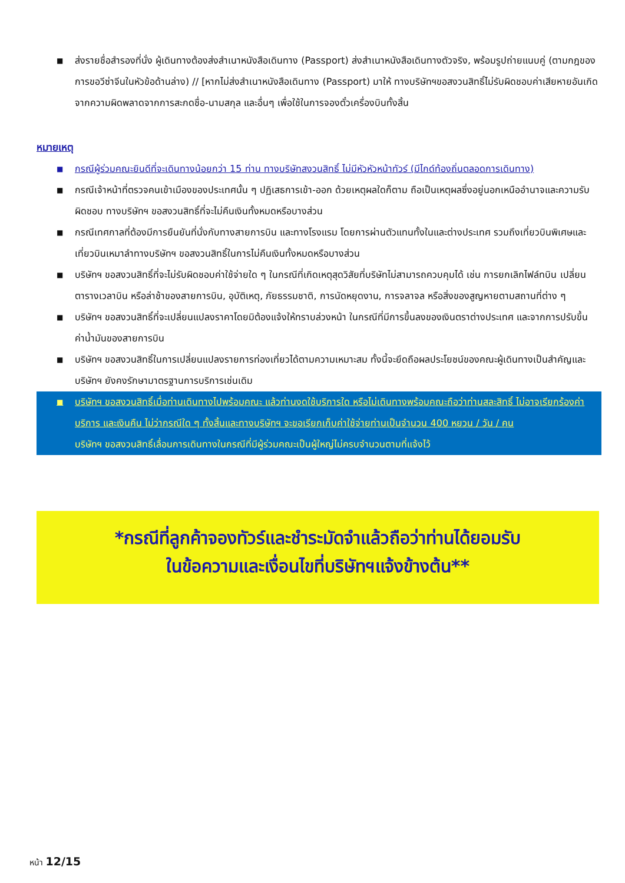■ ส่งรายชื่อสำรองที่นั่ง ผู้เดินทางต้องส่งสำเนาหนังสือเดินทาง (Passport) ส่งสำเนาหนังสือเดินทางตัวจริง, พร้อมรูปถ่ายแนบคู่ (ตามกฎของการขอวีซ่าจีนในหัวข้อด้านล่าง) // [หากไม่ส่งสำเนาหนังสือเดินทาง (Passport) มาให้ ทางบริษัทฯขอสงวนสิทธิ์ไม่รับผิดชอบค่าเสียหายอันเกิดจากความผิดพลาดจากการสะกดชื่อ-นามสกุล และอื่นๆ เพื่อใช้ในการจองตั๋วเครื่องบินทั้งสิ้น
หมายเหตุ
■ กรณีผู้ร่วมคณะยินดีที่จะเดินทางน้อยกว่า 15 ท่าน ทางบริษัทสงวนสิทธิ์ ไม่มีหัวหัวหน้าทัวร์ (มีไกด์ท้องถิ่นตลอดการเดินทาง)
■ กรณีเจ้าหน้าที่ตรวจคนเข้าเมืองของประเทศนั้น ๆ ปฏิเสธการเข้า-ออก ด้วยเหตุผลใดก็ตาม ถือเป็นเหตุผลซึ่งอยู่นอกเหนืออำนาจและความรับผิดชอบ ทางบริษัทฯ ขอสงวนสิทธิ์ที่จะไม่คืนเงินทั้งหมดหรือบางส่วน
■ กรณีเทศกาลที่ต้องมีการยืนยันที่นั่งกับทางสายการบิน และทางโรงแรม โดยการผ่านตัวแทนทั้งในและต่างประเทศ รวมถึงเที่ยวบินพิเศษและเที่ยวบินเหมาลำทางบริษัทฯ ขอสงวนสิทธิ์ในการไม่คืนเงินทั้งหมดหรือบางส่วน
■ บริษัทฯ ขอสงวนสิทธิ์ที่จะไม่รับผิดชอบค่าใช้จ่ายใด ๆ ในกรณีที่เกิดเหตุสุดวิสัยที่บริษัทไม่สามารถควบคุมได้ เช่น การยกเลิกไฟล์ทบิน เปลี่ยนตารางเวลาบิน หรือล่าช้าของสายการบิน, อุบัติเหตุ, ภัยธรรมชาติ, การนัดหยุดงาน, การจลาจล หรือสิ่งของสูญหายตามสถานที่ต่าง ๆ
■ บริษัทฯ ขอสงวนสิทธิ์ที่จะเปลี่ยนแปลงราคาโดยมิต้องแจ้งให้ทราบล่วงหน้า ในกรณีที่มีการขึ้นลงของเงินตราต่างประเทศ และจากการปรับขึ้นค่าน้ำมันของสายการบิน
■ บริษัทฯ ขอสงวนสิทธิ์ในการเปลี่ยนแปลงรายการท่องเที่ยวได้ตามความเหมาะสม ทั้งนี้จะยึดถือผลประโยชน์ของคณะผู้เดินทางเป็นสำคัญและบริษัทฯ ยังคงรักษามาตรฐานการบริการเช่นเดิม
■ บริษัทฯ ขอสงวนสิทธิ์เมื่อท่านเดินทางไปพร้อมคณะ แล้วท่านงดใช้บริการใด หรือไม่เดินทางพร้อมคณะถือว่าท่านสละสิทธิ์ ไม่อาจเรียกร้องค่าบริการ และเงินคืน ไม่ว่ากรณีใด ๆ ทั้งสิ้นและทางบริษัทฯ จะขอเรียกเก็บค่าใช้จ่ายท่านเป็นจำนวน 400 หยวน / วัน / คน
บริษัทฯ ขอสงวนสิทธิ์เลื่อนการเดินทางในกรณีที่มีผู้ร่วมคณะเป็นผู้ใหญ่ไม่ครบจำนวนตามที่แจ้งไว้
*กรณีที่ลูกค้าจองทัวร์และชำระมัดจำแล้วถือว่าท่านได้ยอมรับ
ในข้อความและเงื่อนไขที่บริษัทฯแจ้งข้างต้น**
หน้า 12/15